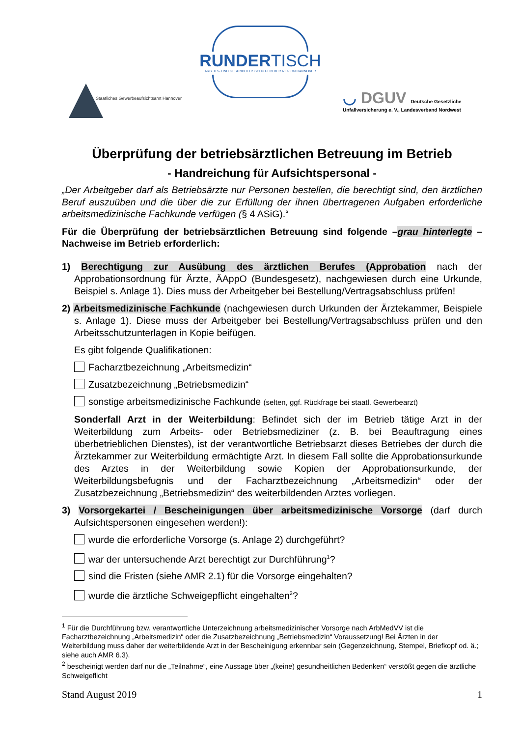RUNDERTISCH
ARBEITS- UND GESUNDHEITSSCHUTZ IN DER REGION HANNOVER
Staatliches Gewerbeaufsichtsamt Hannover
◡ DGUV Deutsche Gesetzliche
Unfallversicherung e. V., Landesverband Nordwest
Überprüfung der betriebsärztlichen Betreuung im Betrieb
- Handreichung für Aufsichtspersonal -
„Der Arbeitgeber darf als Betriebsärzte nur Personen bestellen, die berechtigt sind, den ärztlichen Beruf auszuüben und die über die zur Erfüllung der ihnen übertragenen Aufgaben erforderliche arbeitsmedizinische Fachkunde verfügen (§ 4 ASiG).“
Für die Überprüfung der betriebsärztlichen Betreuung sind folgende –grau hinterlegte – Nachweise im Betrieb erforderlich:
1) Berechtigung zur Ausübung des ärztlichen Berufes (Approbation nach der Approbationsordnung für Ärzte, ÄAppO (Bundesgesetz), nachgewiesen durch eine Urkunde, Beispiel s. Anlage 1). Dies muss der Arbeitgeber bei Bestellung/Vertragsabschluss prüfen!
2) Arbeitsmedizinische Fachkunde (nachgewiesen durch Urkunden der Ärztekammer, Beispiele s. Anlage 1). Diese muss der Arbeitgeber bei Bestellung/Vertragsabschluss prüfen und den Arbeitsschutzunterlagen in Kopie beifügen.
Es gibt folgende Qualifikationen:
Facharztbezeichnung „Arbeitsmedizin“
Zusatzbezeichnung „Betriebsmedizin“
sonstige arbeitsmedizinische Fachkunde (selten, ggf. Rückfrage bei staatl. Gewerbearzt)
Sonderfall Arzt in der Weiterbildung: Befindet sich der im Betrieb tätige Arzt in der Weiterbildung zum Arbeits- oder Betriebsmediziner (z. B. bei Beauftragung eines überbetrieblichen Dienstes), ist der verantwortliche Betriebsarzt dieses Betriebes der durch die Ärztekammer zur Weiterbildung ermächtigte Arzt. In diesem Fall sollte die Approbationsurkunde des Arztes in der Weiterbildung sowie Kopien der Approbationsurkunde, der Weiterbildungsbefugnis und der Facharztbezeichnung „Arbeitsmedizin“ oder der Zusatzbezeichnung „Betriebsmedizin“ des weiterbildenden Arztes vorliegen.
3) Vorsorgekartei / Bescheinigungen über arbeitsmedizinische Vorsorge (darf durch Aufsichtspersonen eingesehen werden!):
wurde die erforderliche Vorsorge (s. Anlage 2) durchgeführt?
war der untersuchende Arzt berechtigt zur Durchführung<sup>1</sup>?
sind die Fristen (siehe AMR 2.1) für die Vorsorge eingehalten?
wurde die ärztliche Schweigepflicht eingehalten<sup>2</sup>?
<sup>1</sup> Für die Durchführung bzw. verantwortliche Unterzeichnung arbeitsmedizinischer Vorsorge nach ArbMedVV ist die Facharztbezeichnung „Arbeitsmedizin“ oder die Zusatzbezeichnung „Betriebsmedizin“ Voraussetzung! Bei Ärzten in der Weiterbildung muss daher der weiterbildende Arzt in der Bescheinigung erkennbar sein (Gegenzeichnung, Stempel, Briefkopf od. ä.; siehe auch AMR 6.3).
<sup>2</sup> bescheinigt werden darf nur die „Teilnahme“, eine Aussage über „(keine) gesundheitlichen Bedenken“ verstößt gegen die ärztliche Schweigeflicht
Stand August 2019 1